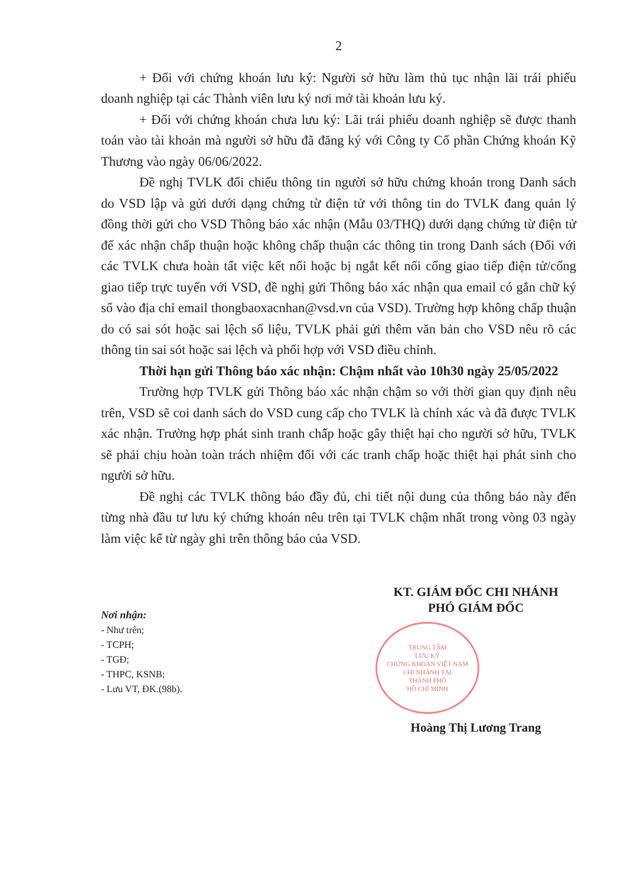2
+ Đối với chứng khoán lưu ký: Người sở hữu làm thủ tục nhận lãi trái phiếu doanh nghiệp tại các Thành viên lưu ký nơi mở tài khoản lưu ký.
+ Đối với chứng khoán chưa lưu ký: Lãi trái phiếu doanh nghiệp sẽ được thanh toán vào tài khoản mà người sở hữu đã đăng ký với Công ty Cổ phần Chứng khoán Kỹ Thương vào ngày 06/06/2022.
Đề nghị TVLK đối chiếu thông tin người sở hữu chứng khoán trong Danh sách do VSD lập và gửi dưới dạng chứng từ điện tử với thông tin do TVLK đang quản lý đồng thời gửi cho VSD Thông báo xác nhận (Mẫu 03/THQ) dưới dạng chứng từ điện tử để xác nhận chấp thuận hoặc không chấp thuận các thông tin trong Danh sách (Đối với các TVLK chưa hoàn tất việc kết nối hoặc bị ngắt kết nối cổng giao tiếp điện tử/cổng giao tiếp trực tuyến với VSD, đề nghị gửi Thông báo xác nhận qua email có gắn chữ ký số vào địa chỉ email thongbaoxacnhan@vsd.vn của VSD). Trường hợp không chấp thuận do có sai sót hoặc sai lệch số liệu, TVLK phải gửi thêm văn bản cho VSD nêu rõ các thông tin sai sót hoặc sai lệch và phối hợp với VSD điều chỉnh.
Thời hạn gửi Thông báo xác nhận: Chậm nhất vào 10h30 ngày 25/05/2022
Trường hợp TVLK gửi Thông báo xác nhận chậm so với thời gian quy định nêu trên, VSD sẽ coi danh sách do VSD cung cấp cho TVLK là chính xác và đã được TVLK xác nhận. Trường hợp phát sinh tranh chấp hoặc gây thiệt hại cho người sở hữu, TVLK sẽ phải chịu hoàn toàn trách nhiệm đối với các tranh chấp hoặc thiệt hại phát sinh cho người sở hữu.
Đề nghị các TVLK thông báo đầy đủ, chi tiết nội dung của thông báo này đến từng nhà đầu tư lưu ký chứng khoán nêu trên tại TVLK chậm nhất trong vòng 03 ngày làm việc kể từ ngày ghi trên thông báo của VSD.
Nơi nhận:
- Như trên;
- TCPH;
- TGĐ;
- THPC, KSNB;
- Lưu VT, ĐK.(98b).
KT. GIÁM ĐỐC CHI NHÁNH
PHÓ GIÁM ĐỐC
TRUNG TÂM
LƯU KÝ
CHỨNG KHOÁN VIỆT NAM
CHI NHÁNH TẠI
THÀNH PHỐ
HỒ CHÍ MINH
Hoàng Thị Lương Trang